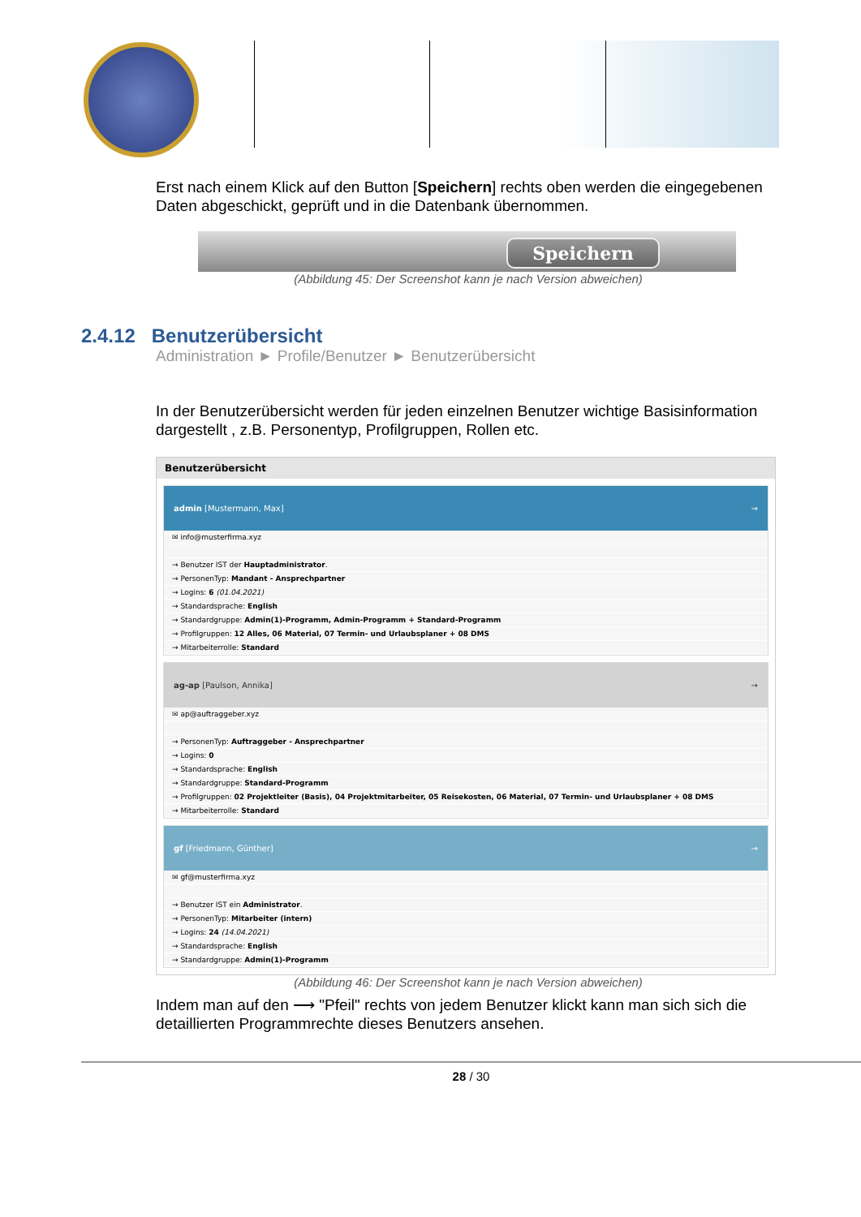Erst nach einem Klick auf den Button [Speichern] rechts oben werden die eingegebenen Daten abgeschickt, geprüft und in die Datenbank übernommen.
Speichern
(Abbildung 45: Der Screenshot kann je nach Version abweichen)
2.4.12 Benutzerübersicht
Administration ► Profile/Benutzer ► Benutzerübersicht
In der Benutzerübersicht werden für jeden einzelnen Benutzer wichtige Basisinformation dargestellt , z.B. Personentyp, Profilgruppen, Rollen etc.
Benutzerübersicht
admin [Mustermann, Max] →
✉ info@musterfirma.xyz
→ Benutzer IST der Hauptadministrator.
→ PersonenTyp: Mandant - Ansprechpartner
→ Logins: 6 (01.04.2021)
→ Standardsprache: English
→ Standardgruppe: Admin(1)-Programm, Admin-Programm + Standard-Programm
→ Profilgruppen: 12 Alles, 06 Material, 07 Termin- und Urlaubsplaner + 08 DMS
→ Mitarbeiterrolle: Standard
ag-ap [Paulson, Annika] →
✉ ap@auftraggeber.xyz
→ PersonenTyp: Auftraggeber - Ansprechpartner
→ Logins: 0
→ Standardsprache: English
→ Standardgruppe: Standard-Programm
→ Profilgruppen: 02 Projektleiter (Basis), 04 Projektmitarbeiter, 05 Reisekosten, 06 Material, 07 Termin- und Urlaubsplaner + 08 DMS
→ Mitarbeiterrolle: Standard
gf [Friedmann, Günther] →
✉ gf@musterfirma.xyz
→ Benutzer IST ein Administrator.
→ PersonenTyp: Mitarbeiter (intern)
→ Logins: 24 (14.04.2021)
→ Standardsprache: English
→ Standardgruppe: Admin(1)-Programm
(Abbildung 46: Der Screenshot kann je nach Version abweichen)
Indem man auf den ⟶ "Pfeil" rechts von jedem Benutzer klickt kann man sich sich die detaillierten Programmrechte dieses Benutzers ansehen.
28 / 30